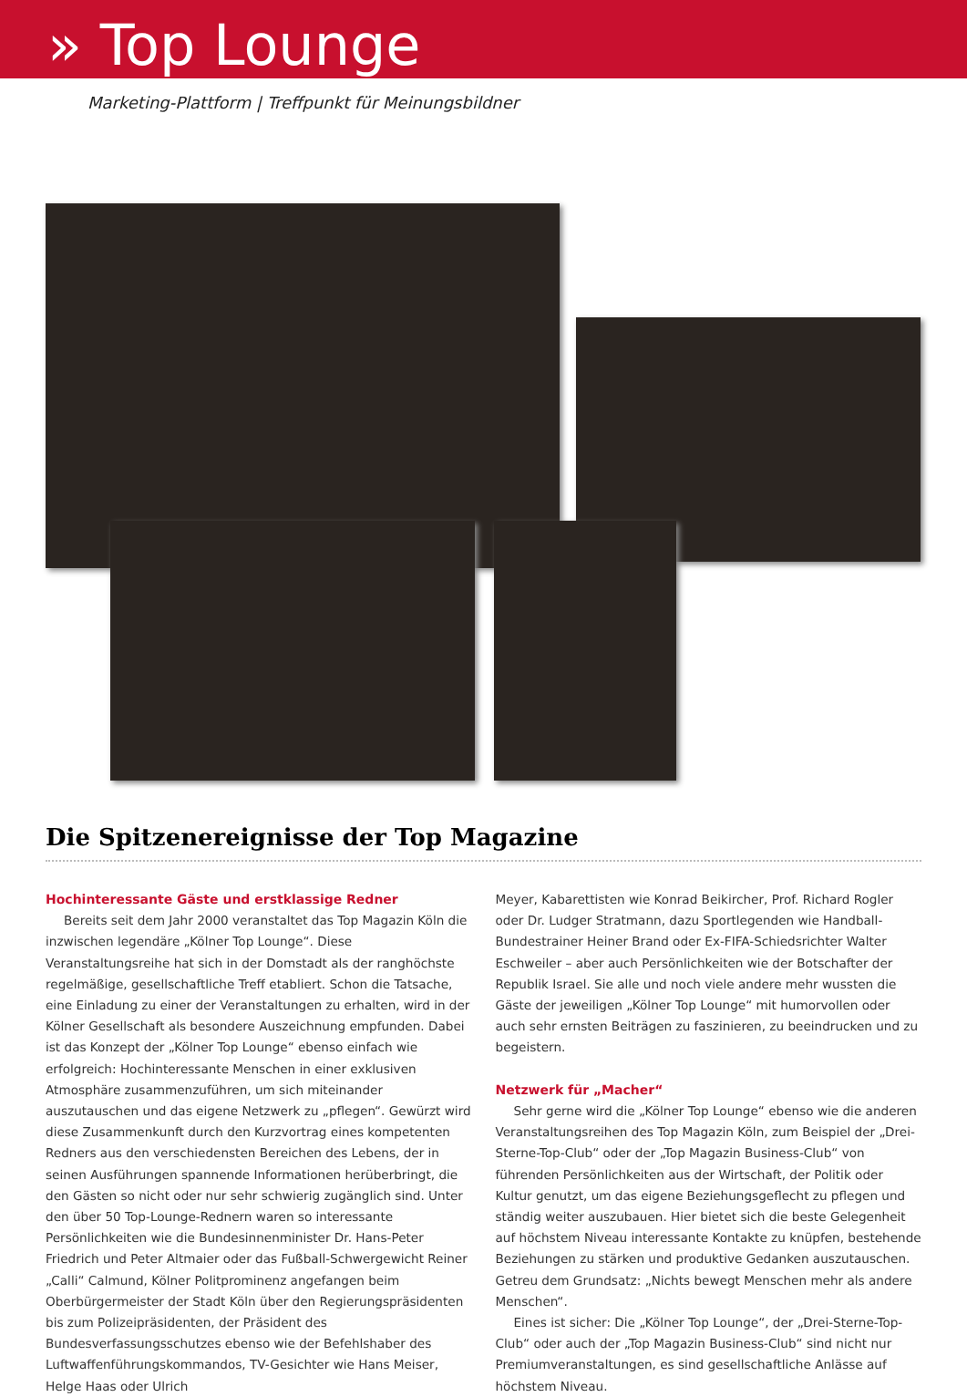» Top Lounge
Marketing-Plattform | Treffpunkt für Meinungsbildner
Die Spitzenereignisse der Top Magazine
Hochinteressante Gäste und erstklassige Redner
Bereits seit dem Jahr 2000 veranstaltet das Top Magazin Köln die inzwischen legendäre „Kölner Top Lounge“. Diese Veranstaltungsreihe hat sich in der Domstadt als der ranghöchste regelmäßige, gesellschaftliche Treff etabliert. Schon die Tatsache, eine Einladung zu einer der Veranstaltungen zu erhalten, wird in der Kölner Gesellschaft als besondere Auszeichnung empfunden. Dabei ist das Konzept der „Kölner Top Lounge“ ebenso einfach wie erfolgreich: Hochinteressante Menschen in einer exklusiven Atmosphäre zusammenzuführen, um sich miteinander auszutauschen und das eigene Netzwerk zu „pflegen“. Gewürzt wird diese Zusammenkunft durch den Kurzvortrag eines kompetenten Redners aus den verschiedensten Bereichen des Lebens, der in seinen Ausführungen spannende Informationen herüberbringt, die den Gästen so nicht oder nur sehr schwierig zugänglich sind. Unter den über 50 Top-Lounge-Rednern waren so interessante Persönlichkeiten wie die Bundesinnenminister Dr. Hans-Peter Friedrich und Peter Altmaier oder das Fußball-Schwergewicht Reiner „Calli“ Calmund, Kölner Politprominenz angefangen beim Oberbürgermeister der Stadt Köln über den Regierungspräsidenten bis zum Polizeipräsidenten, der Präsident des Bundesverfassungsschutzes ebenso wie der Befehlshaber des Luftwaffenführungskommandos, TV-Gesichter wie Hans Meiser, Helge Haas oder Ulrich
Meyer, Kabarettisten wie Konrad Beikircher, Prof. Richard Rogler oder Dr. Ludger Stratmann, dazu Sportlegenden wie Handball-Bundestrainer Heiner Brand oder Ex-FIFA-Schiedsrichter Walter Eschweiler – aber auch Persönlichkeiten wie der Botschafter der Republik Israel. Sie alle und noch viele andere mehr wussten die Gäste der jeweiligen „Kölner Top Lounge“ mit humorvollen oder auch sehr ernsten Beiträgen zu faszinieren, zu beeindrucken und zu begeistern.
Netzwerk für „Macher“
Sehr gerne wird die „Kölner Top Lounge“ ebenso wie die anderen Veranstaltungsreihen des Top Magazin Köln, zum Beispiel der „Drei-Sterne-Top-Club“ oder der „Top Magazin Business-Club“ von führenden Persönlichkeiten aus der Wirtschaft, der Politik oder Kultur genutzt, um das eigene Beziehungsgeflecht zu pflegen und ständig weiter auszubauen. Hier bietet sich die beste Gelegenheit auf höchstem Niveau interessante Kontakte zu knüpfen, bestehende Beziehungen zu stärken und produktive Gedanken auszutauschen. Getreu dem Grundsatz: „Nichts bewegt Menschen mehr als andere Menschen“.
Eines ist sicher: Die „Kölner Top Lounge“, der „Drei-Sterne-Top-Club“ oder auch der „Top Magazin Business-Club“ sind nicht nur Premiumveranstaltungen, es sind gesellschaftliche Anlässe auf höchstem Niveau.